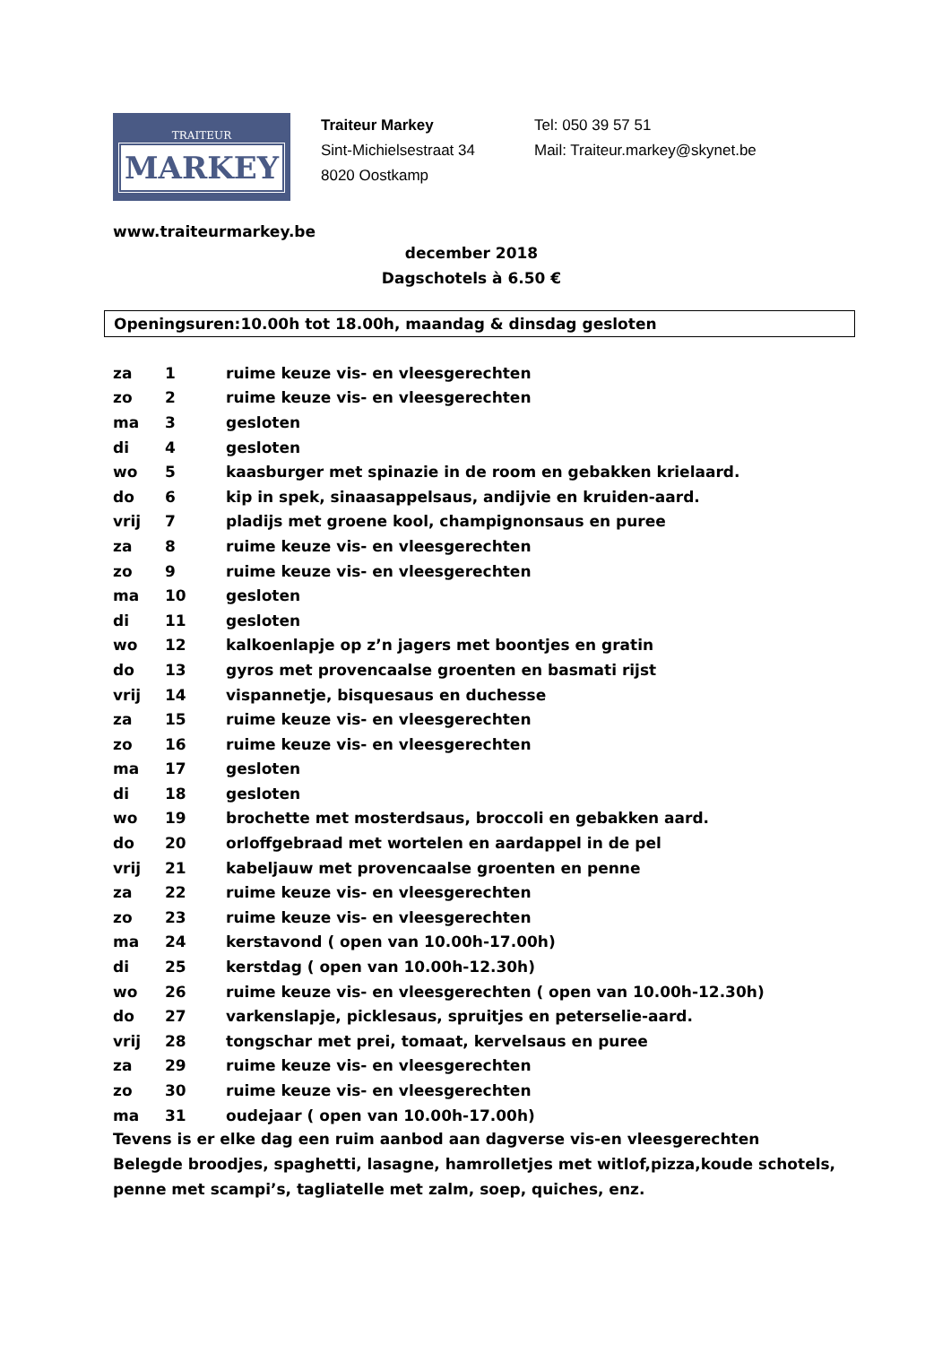TRAITEUR
MARKEY
Traiteur Markey
Sint-Michielsestraat 34
8020 Oostkamp
Tel: 050 39 57 51
Mail: Traiteur.markey@skynet.be
www.traiteurmarkey.be
december 2018
Dagschotels à 6.50 €
Openingsuren:10.00h tot 18.00h, maandag & dinsdag gesloten
| za | 1 | ruime keuze vis- en vleesgerechten |
| zo | 2 | ruime keuze vis- en vleesgerechten |
| ma | 3 | gesloten |
| di | 4 | gesloten |
| wo | 5 | kaasburger met spinazie in de room en gebakken krielaard. |
| do | 6 | kip in spek, sinaasappelsaus, andijvie en kruiden-aard. |
| vrij | 7 | pladijs met groene kool, champignonsaus en puree |
| za | 8 | ruime keuze vis- en vleesgerechten |
| zo | 9 | ruime keuze vis- en vleesgerechten |
| ma | 10 | gesloten |
| di | 11 | gesloten |
| wo | 12 | kalkoenlapje op z’n jagers met boontjes en gratin |
| do | 13 | gyros met provencaalse groenten en basmati rijst |
| vrij | 14 | vispannetje, bisquesaus en duchesse |
| za | 15 | ruime keuze vis- en vleesgerechten |
| zo | 16 | ruime keuze vis- en vleesgerechten |
| ma | 17 | gesloten |
| di | 18 | gesloten |
| wo | 19 | brochette met mosterdsaus, broccoli en gebakken aard. |
| do | 20 | orloffgebraad met wortelen en aardappel in de pel |
| vrij | 21 | kabeljauw met provencaalse groenten en penne |
| za | 22 | ruime keuze vis- en vleesgerechten |
| zo | 23 | ruime keuze vis- en vleesgerechten |
| ma | 24 | kerstavond ( open van 10.00h-17.00h) |
| di | 25 | kerstdag ( open van 10.00h-12.30h) |
| wo | 26 | ruime keuze vis- en vleesgerechten ( open van 10.00h-12.30h) |
| do | 27 | varkenslapje, picklesaus, spruitjes en peterselie-aard. |
| vrij | 28 | tongschar met prei, tomaat, kervelsaus en puree |
| za | 29 | ruime keuze vis- en vleesgerechten |
| zo | 30 | ruime keuze vis- en vleesgerechten |
| ma | 31 | oudejaar ( open van 10.00h-17.00h) |
Tevens is er elke dag een ruim aanbod aan dagverse vis-en vleesgerechten
Belegde broodjes, spaghetti, lasagne, hamrolletjes met witlof,pizza,koude schotels,
penne met scampi’s, tagliatelle met zalm, soep, quiches, enz.